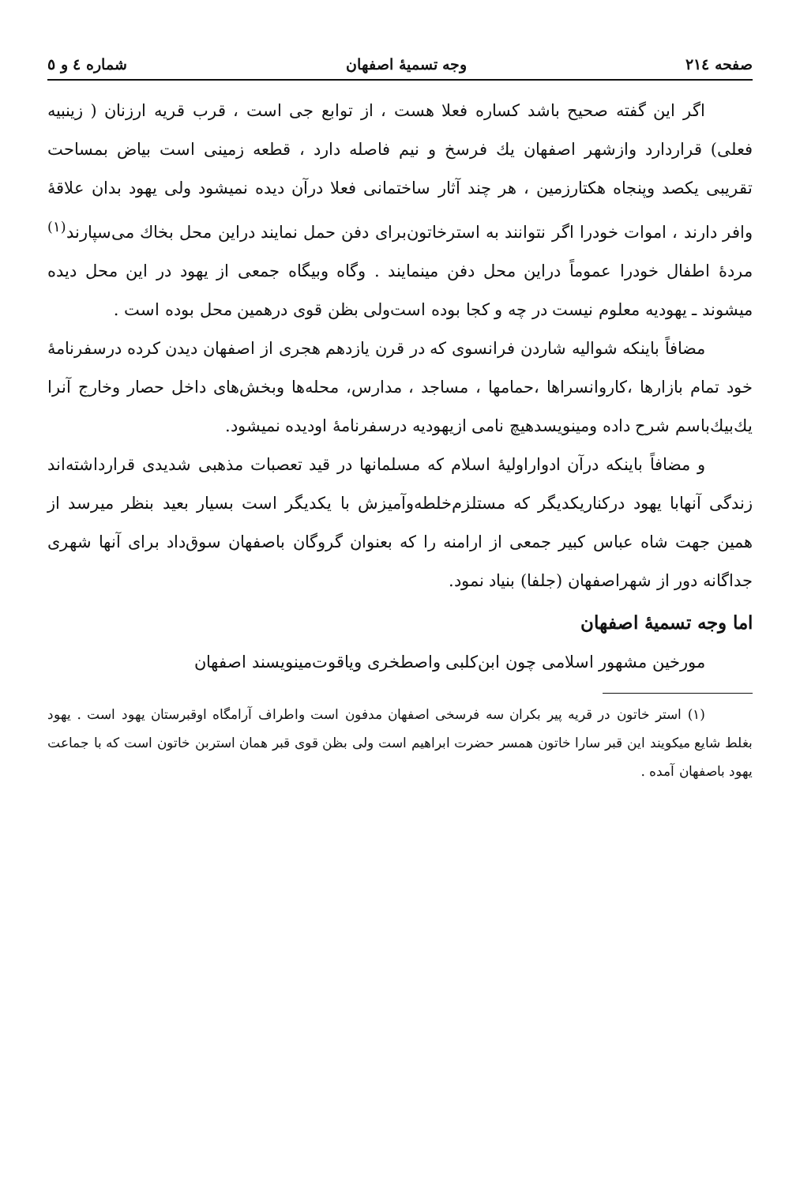صفحه ۲۱٤ وجه تسمیهٔ اصفهان شماره ٤ و ٥
اگر این گفته صحیح باشد کساره فعلا هست ، از توابع جی است ، قرب قریه ارزنان ( زینبیه فعلی) قراردارد وازشهر اصفهان یك فرسخ و نیم فاصله دارد ، قطعه زمینی است بیاض بمساحت تقریبی یکصد وپنجاه هکتارزمین ، هر چند آثار ساختمانی فعلا درآن دیده نمیشود ولی یهود بدان علاقهٔ وافر دارند ، اموات خودرا اگر نتوانند به استرخاتون‌برای دفن حمل نمایند دراین محل بخاك می‌سپارند<sup>(۱)</sup> مردهٔ اطفال خودرا عموماً دراین محل دفن مینمایند . وگاه وبیگاه جمعی از یهود در این محل دیده میشوند ـ یهودیه معلوم نیست در چه و کجا بوده است‌ولی بظن قوی درهمین محل بوده است .
مضافاً باینکه شوالیه شاردن فرانسوی که در قرن یازدهم هجری از اصفهان دیدن کرده درسفرنامهٔ خود تمام بازارها ،کاروانسراها ،حمامها ، مساجد ، مدارس، محله‌ها وبخش‌های داخل حصار وخارج آنرا یك‌بیك‌باسم شرح داده ومینویسدهیچ نامی ازیهودیه درسفرنامهٔ اودیده نمیشود.
و مضافاً باینکه درآن ادواراولیهٔ اسلام که مسلمانها در قید تعصبات مذهبی شدیدی قرارداشته‌اند زندگی آنهابا یهود درکناریکدیگر که مستلزم‌خلطه‌وآمیزش با یکدیگر است بسیار بعید بنظر میرسد از همین جهت شاه عباس کبیر جمعی از ارامنه را که بعنوان گروگان باصفهان سوق‌داد برای آنها شهری جداگانه دور از شهراصفهان (جلفا) بنیاد نمود.
اما وجه تسمیهٔ اصفهان
مورخین مشهور اسلامی چون ابن‌کلبی واصطخری ویاقوت‌مینویسند اصفهان
(۱) استر خاتون در قریه پیر بکران سه فرسخی اصفهان مدفون است واطراف آرامگاه اوقبرستان یهود است . یهود بغلط شایع میکویند این قبر سارا خاتون همسر حضرت ابراهیم است ولی بظن قوی قبر همان استربن خاتون است که با جماعت یهود باصفهان آمده .